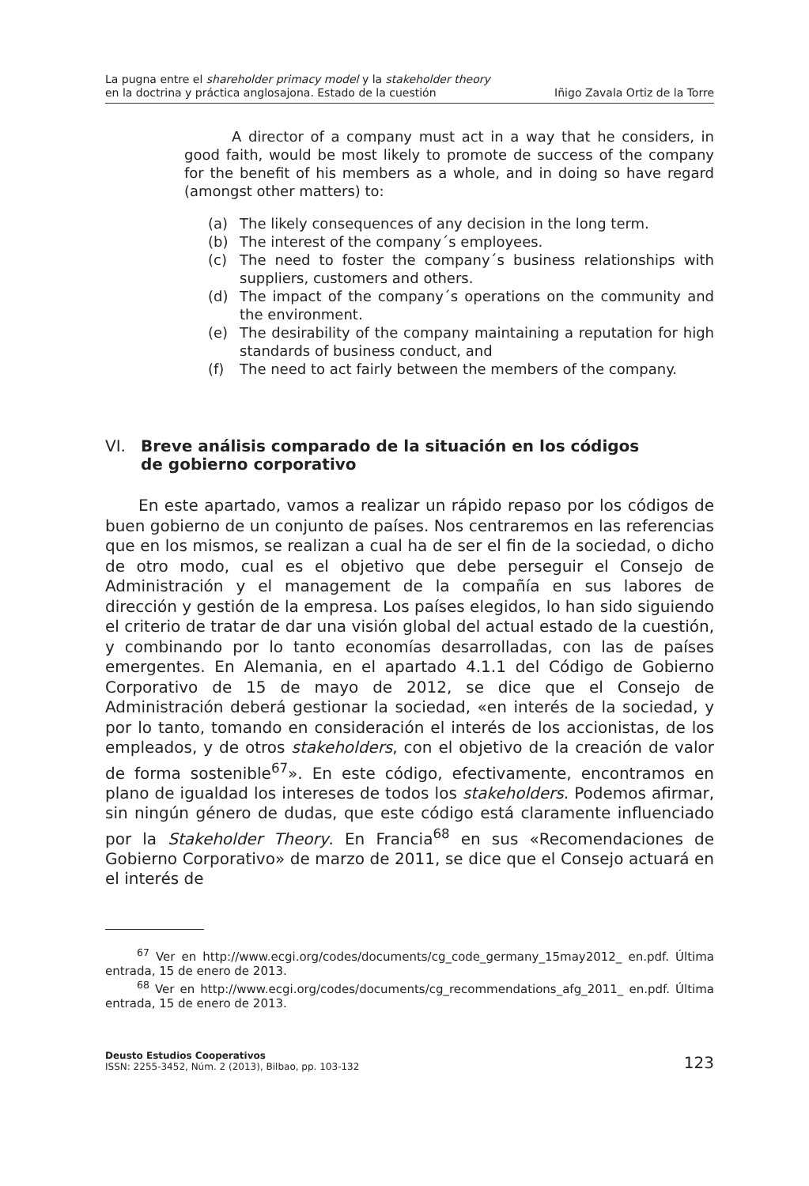La pugna entre el shareholder primacy model y la stakeholder theory
en la doctrina y práctica anglosajona. Estado de la cuestión
Iñigo Zavala Ortiz de la Torre
A director of a company must act in a way that he considers, in good faith, would be most likely to promote de success of the company for the benefit of his members as a whole, and in doing so have regard (amongst other matters) to:
(a) The likely consequences of any decision in the long term.
(b) The interest of the company´s employees.
(c) The need to foster the company´s business relationships with suppliers, customers and others.
(d) The impact of the company´s operations on the community and the environment.
(e) The desirability of the company maintaining a reputation for high standards of business conduct, and
(f) The need to act fairly between the members of the company.
VI. Breve análisis comparado de la situación en los códigos
de gobierno corporativo
En este apartado, vamos a realizar un rápido repaso por los códigos de buen gobierno de un conjunto de países. Nos centraremos en las referencias que en los mismos, se realizan a cual ha de ser el fin de la sociedad, o dicho de otro modo, cual es el objetivo que debe perseguir el Consejo de Administración y el management de la compañía en sus labores de dirección y gestión de la empresa. Los países elegidos, lo han sido siguiendo el criterio de tratar de dar una visión global del actual estado de la cuestión, y combinando por lo tanto economías desarrolladas, con las de países emergentes. En Alemania, en el apartado 4.1.1 del Código de Gobierno Corporativo de 15 de mayo de 2012, se dice que el Consejo de Administración deberá gestionar la sociedad, «en interés de la sociedad, y por lo tanto, tomando en consideración el interés de los accionistas, de los empleados, y de otros stakeholders, con el objetivo de la creación de valor de forma sostenible<sup>67</sup>». En este código, efectivamente, encontramos en plano de igualdad los intereses de todos los stakeholders. Podemos afirmar, sin ningún género de dudas, que este código está claramente influenciado por la Stakeholder Theory. En Francia<sup>68</sup> en sus «Recomendaciones de Gobierno Corporativo» de marzo de 2011, se dice que el Consejo actuará en el interés de
<sup>67</sup> Ver en http://www.ecgi.org/codes/documents/cg_code_germany_15may2012_ en.pdf. Última entrada, 15 de enero de 2013.
<sup>68</sup> Ver en http://www.ecgi.org/codes/documents/cg_recommendations_afg_2011_ en.pdf. Última entrada, 15 de enero de 2013.
Deusto Estudios Cooperativos
ISSN: 2255-3452, Núm. 2 (2013), Bilbao, pp. 103-132
123